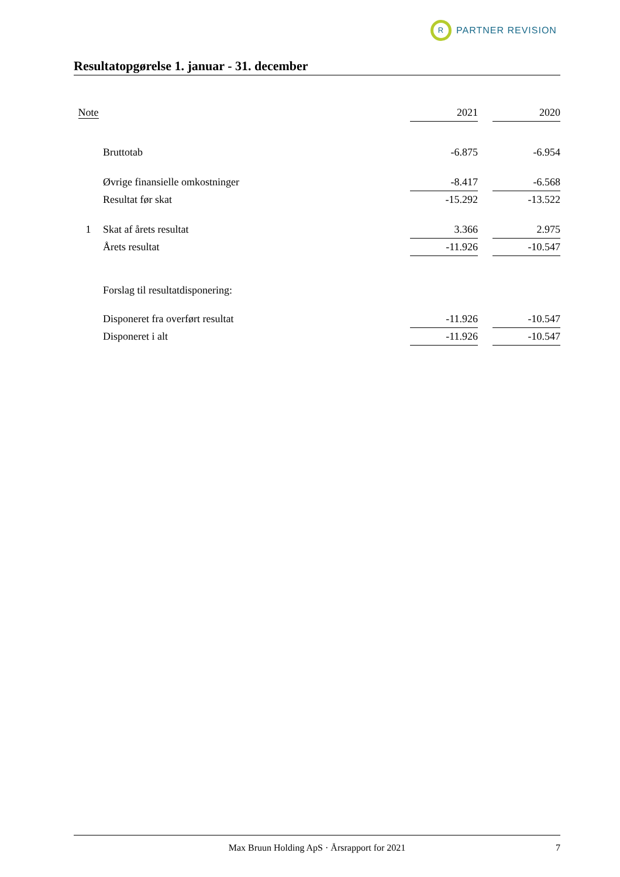R
PARTNER REVISION
Resultatopgørelse 1. januar - 31. december
| Note | | 2021 | | 2020 |
| --- | --- | --- | --- | --- |
| | Bruttotab | -6.875 | | -6.954 |
| | Øvrige finansielle omkostninger | -8.417 | | -6.568 |
| | Resultat før skat | -15.292 | | -13.522 |
| 1 | Skat af årets resultat | 3.366 | | 2.975 |
| | Årets resultat | -11.926 | | -10.547 |
| | Forslag til resultatdisponering: | | | |
| | Disponeret fra overført resultat | -11.926 | | -10.547 |
| | Disponeret i alt | -11.926 | | -10.547 |
Max Bruun Holding ApS · Årsrapport for 2021 7